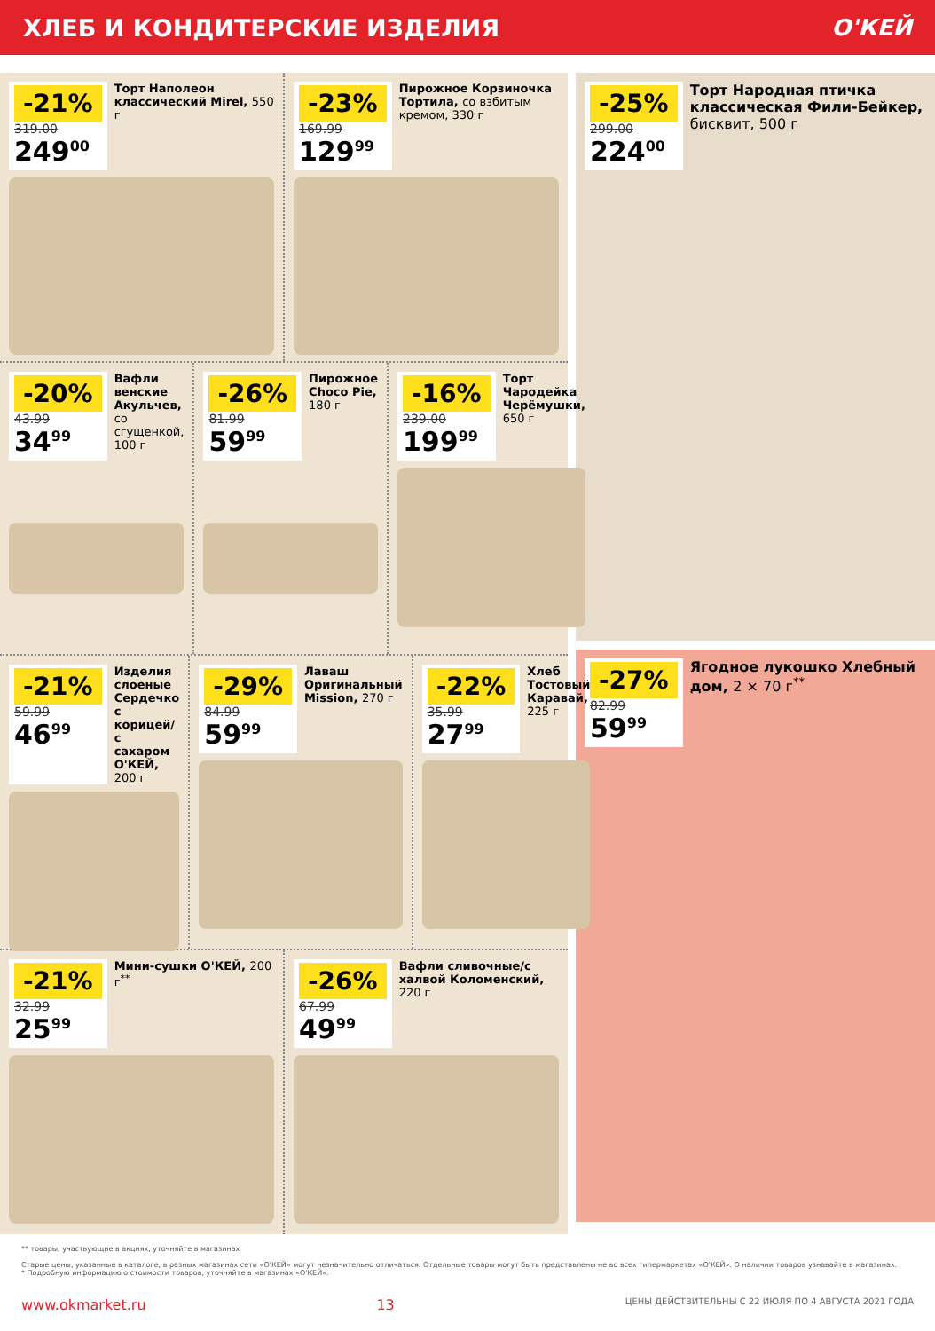ХЛЕБ И КОНДИТЕРСКИЕ ИЗДЕЛИЯ О'КЕЙ
-21%
319.00
249<sup>00</sup>
Торт Наполеон классический Mirel, 550 г
-23%
169.99
129<sup>99</sup>
Пирожное Корзиночка Тортила, со взбитым кремом, 330 г
-20%
43.99
34<sup>99</sup>
Вафли венские Акульчев, со сгущенкой, 100 г
-26%
81.99
59<sup>99</sup>
Пирожное Choco Pie, 180 г
-16%
239.00
199<sup>99</sup>
Торт Чародейка Черёмушки, 650 г
-21%
59.99
46<sup>99</sup>
Изделия слоеные Сердечко с корицей/ с сахаром О'КЕЙ, 200 г
-29%
84.99
59<sup>99</sup>
Лаваш Оригинальный Mission, 270 г
-22%
35.99
27<sup>99</sup>
Хлеб Тостовый Каравай, 225 г
-21%
32.99
25<sup>99</sup>
Мини-сушки О'КЕЙ, 200 г<sup>**</sup>
-26%
67.99
49<sup>99</sup>
Вафли сливочные/с халвой Коломенский, 220 г
-25%
299.00
224<sup>00</sup>
Торт Народная птичка классическая Фили-Бейкер, бисквит, 500 г
-27%
82.99
59<sup>99</sup>
Ягодное лукошко Хлебный дом, 2 × 70 г<sup>**</sup>
** товары, участвующие в акциях, уточняйте в магазинах
Старые цены, указанные в каталоге, в разных магазинах сети «О'КЕЙ» могут незначительно отличаться. Отдельные товары могут быть представлены не во всех гипермаркетах «О'КЕЙ». О наличии товаров узнавайте в магазинах.
* Подробную информацию о стоимости товаров, уточняйте в магазинах «О'КЕЙ».
www.okmarket.ru 13 ЦЕНЫ ДЕЙСТВИТЕЛЬНЫ С 22 ИЮЛЯ ПО 4 АВГУСТА 2021 ГОДА